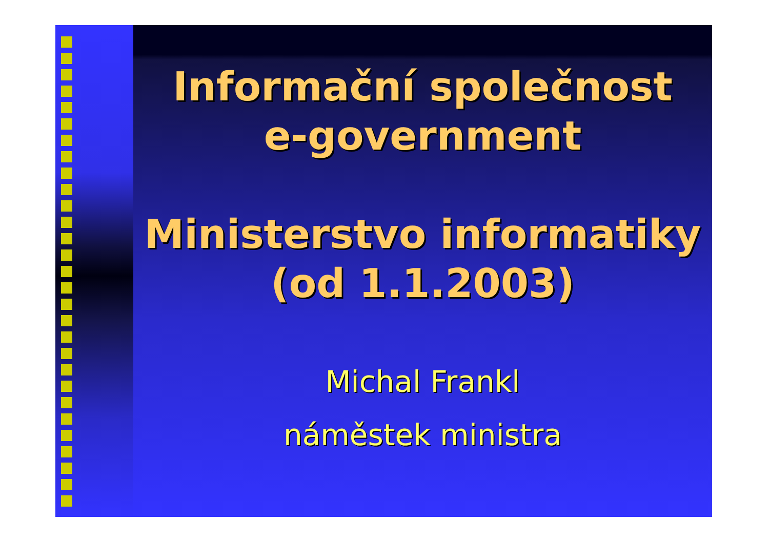Informační společnost
e-government
Ministerstvo informatiky
(od 1.1.2003)
Michal Frankl
náměstek ministra